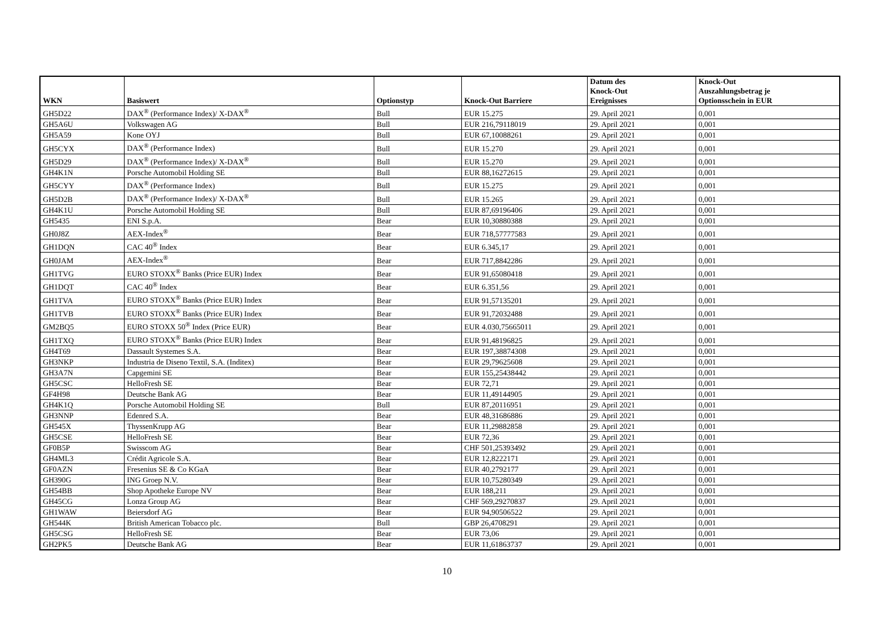| WKN | Basiswert | Optionstyp | Knock-Out Barriere | Datum des Knock-Out Ereignisses | Knock-Out Auszahlungsbetrag je Optionsschein in EUR |
| --- | --- | --- | --- | --- | --- |
| GH5D22 | DAX<sup>®</sup> (Performance Index)/ X-DAX<sup>®</sup> | Bull | EUR 15.275 | 29. April 2021 | 0,001 |
| GH5A6U | Volkswagen AG | Bull | EUR 216,79118019 | 29. April 2021 | 0,001 |
| GH5A59 | Kone OYJ | Bull | EUR 67,10088261 | 29. April 2021 | 0,001 |
| GH5CYX | DAX<sup>®</sup> (Performance Index) | Bull | EUR 15.270 | 29. April 2021 | 0,001 |
| GH5D29 | DAX<sup>®</sup> (Performance Index)/ X-DAX<sup>®</sup> | Bull | EUR 15.270 | 29. April 2021 | 0,001 |
| GH4K1N | Porsche Automobil Holding SE | Bull | EUR 88,16272615 | 29. April 2021 | 0,001 |
| GH5CYY | DAX<sup>®</sup> (Performance Index) | Bull | EUR 15.275 | 29. April 2021 | 0,001 |
| GH5D2B | DAX<sup>®</sup> (Performance Index)/ X-DAX<sup>®</sup> | Bull | EUR 15.265 | 29. April 2021 | 0,001 |
| GH4K1U | Porsche Automobil Holding SE | Bull | EUR 87,69196406 | 29. April 2021 | 0,001 |
| GH5435 | ENI S.p.A. | Bear | EUR 10,30880388 | 29. April 2021 | 0,001 |
| GH0J8Z | AEX-Index<sup>®</sup> | Bear | EUR 718,57777583 | 29. April 2021 | 0,001 |
| GH1DQN | CAC 40<sup>®</sup> Index | Bear | EUR 6.345,17 | 29. April 2021 | 0,001 |
| GH0JAM | AEX-Index<sup>®</sup> | Bear | EUR 717,8842286 | 29. April 2021 | 0,001 |
| GH1TVG | EURO STOXX<sup>®</sup> Banks (Price EUR) Index | Bear | EUR 91,65080418 | 29. April 2021 | 0,001 |
| GH1DQT | CAC 40<sup>®</sup> Index | Bear | EUR 6.351,56 | 29. April 2021 | 0,001 |
| GH1TVA | EURO STOXX<sup>®</sup> Banks (Price EUR) Index | Bear | EUR 91,57135201 | 29. April 2021 | 0,001 |
| GH1TVB | EURO STOXX<sup>®</sup> Banks (Price EUR) Index | Bear | EUR 91,72032488 | 29. April 2021 | 0,001 |
| GM2BQ5 | EURO STOXX 50<sup>®</sup> Index (Price EUR) | Bear | EUR 4.030,75665011 | 29. April 2021 | 0,001 |
| GH1TXQ | EURO STOXX<sup>®</sup> Banks (Price EUR) Index | Bear | EUR 91,48196825 | 29. April 2021 | 0,001 |
| GH4T69 | Dassault Systemes S.A. | Bear | EUR 197,38874308 | 29. April 2021 | 0,001 |
| GH3NKP | Industria de Diseno Textil, S.A. (Inditex) | Bear | EUR 29,79625608 | 29. April 2021 | 0,001 |
| GH3A7N | Capgemini SE | Bear | EUR 155,25438442 | 29. April 2021 | 0,001 |
| GH5CSC | HelloFresh SE | Bear | EUR 72,71 | 29. April 2021 | 0,001 |
| GF4H98 | Deutsche Bank AG | Bear | EUR 11,49144905 | 29. April 2021 | 0,001 |
| GH4K1Q | Porsche Automobil Holding SE | Bull | EUR 87,20116951 | 29. April 2021 | 0,001 |
| GH3NNP | Edenred S.A. | Bear | EUR 48,31686886 | 29. April 2021 | 0,001 |
| GH545X | ThyssenKrupp AG | Bear | EUR 11,29882858 | 29. April 2021 | 0,001 |
| GH5CSE | HelloFresh SE | Bear | EUR 72,36 | 29. April 2021 | 0,001 |
| GF0B5P | Swisscom AG | Bear | CHF 501,25393492 | 29. April 2021 | 0,001 |
| GH4ML3 | Crédit Agricole S.A. | Bear | EUR 12,8222171 | 29. April 2021 | 0,001 |
| GF0AZN | Fresenius SE & Co KGaA | Bear | EUR 40,2792177 | 29. April 2021 | 0,001 |
| GH390G | ING Groep N.V. | Bear | EUR 10,75280349 | 29. April 2021 | 0,001 |
| GH54BB | Shop Apotheke Europe NV | Bear | EUR 188,211 | 29. April 2021 | 0,001 |
| GH45CG | Lonza Group AG | Bear | CHF 569,29270837 | 29. April 2021 | 0,001 |
| GH1WAW | Beiersdorf AG | Bear | EUR 94,90506522 | 29. April 2021 | 0,001 |
| GH544K | British American Tobacco plc. | Bull | GBP 26,4708291 | 29. April 2021 | 0,001 |
| GH5CSG | HelloFresh SE | Bear | EUR 73,06 | 29. April 2021 | 0,001 |
| GH2PK5 | Deutsche Bank AG | Bear | EUR 11,61863737 | 29. April 2021 | 0,001 |
10